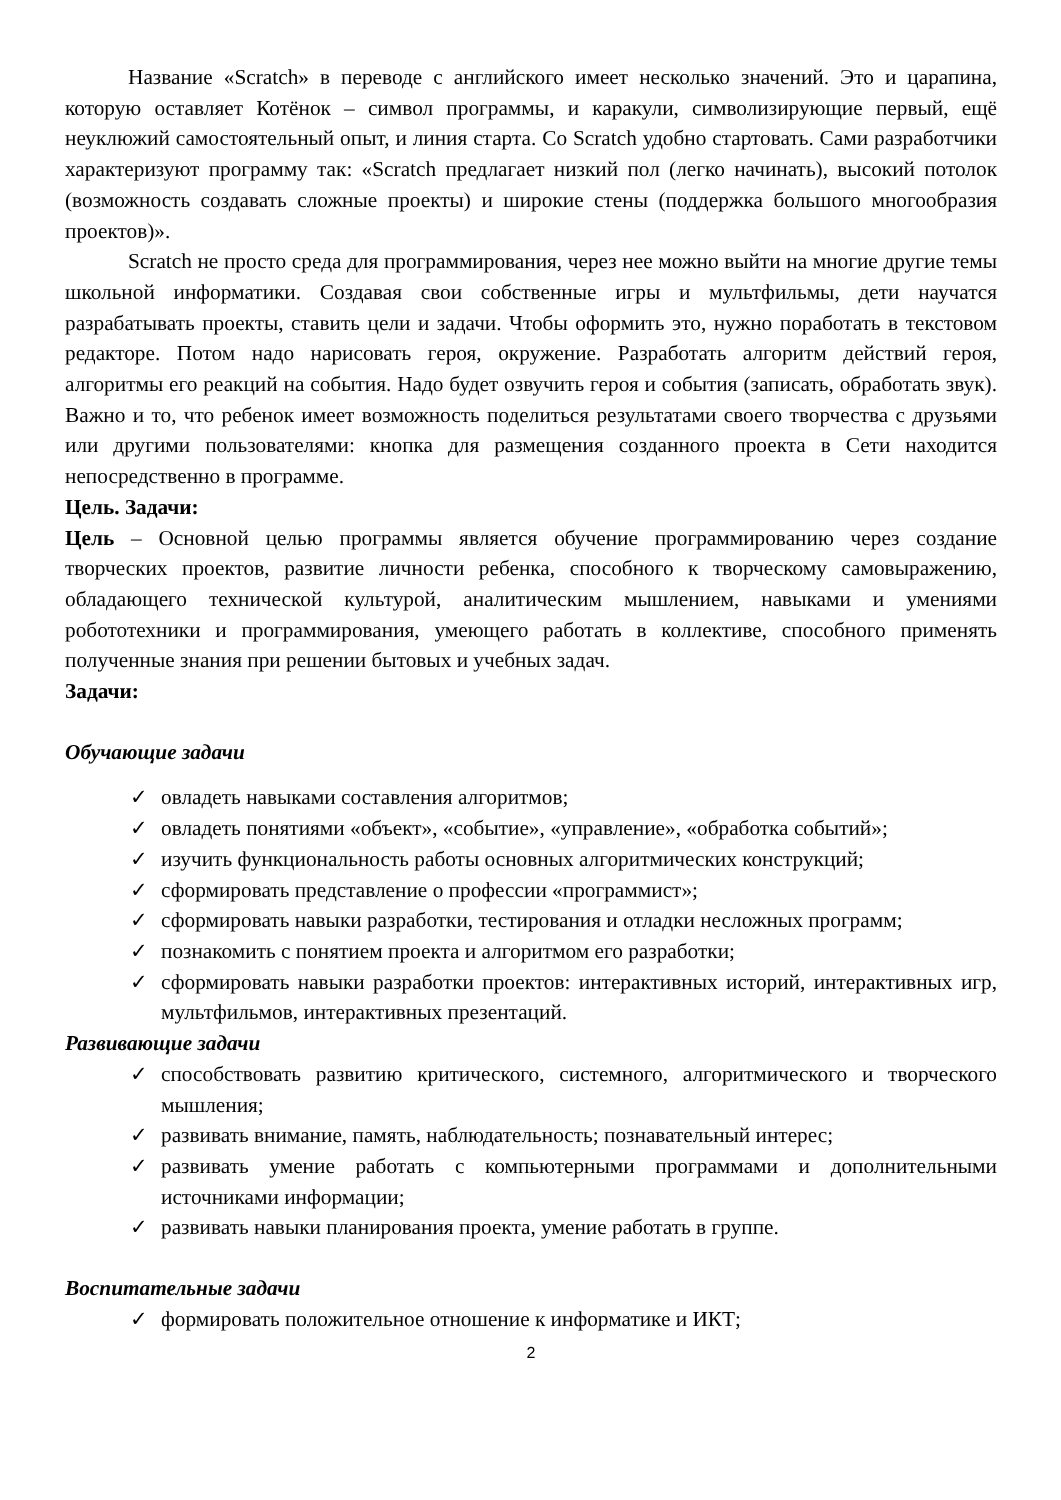Название «Scratch» в переводе с английского имеет несколько значений. Это и царапина, которую оставляет Котёнок – символ программы, и каракули, символизирующие первый, ещё неуклюжий самостоятельный опыт, и линия старта. Со Scratch удобно стартовать. Сами разработчики характеризуют программу так: «Scratch предлагает низкий пол (легко начинать), высокий потолок (возможность создавать сложные проекты) и широкие стены (поддержка большого многообразия проектов)».
Scratch не просто среда для программирования, через нее можно выйти на многие другие темы школьной информатики. Создавая свои собственные игры и мультфильмы, дети научатся разрабатывать проекты, ставить цели и задачи. Чтобы оформить это, нужно поработать в текстовом редакторе. Потом надо нарисовать героя, окружение. Разработать алгоритм действий героя, алгоритмы его реакций на события. Надо будет озвучить героя и события (записать, обработать звук). Важно и то, что ребенок имеет возможность поделиться результатами своего творчества с друзьями или другими пользователями: кнопка для размещения созданного проекта в Сети находится непосредственно в программе.
Цель. Задачи:
Цель – Основной целью программы является обучение программированию через создание творческих проектов, развитие личности ребенка, способного к творческому самовыражению, обладающего технической культурой, аналитическим мышлением, навыками и умениями робототехники и программирования, умеющего работать в коллективе, способного применять полученные знания при решении бытовых и учебных задач.
Задачи:
Обучающие задачи
✓ овладеть навыками составления алгоритмов;
✓ овладеть понятиями «объект», «событие», «управление», «обработка событий»;
✓ изучить функциональность работы основных алгоритмических конструкций;
✓ сформировать представление о профессии «программист»;
✓ сформировать навыки разработки, тестирования и отладки несложных программ;
✓ познакомить с понятием проекта и алгоритмом его разработки;
✓ сформировать навыки разработки проектов: интерактивных историй, интерактивных игр, мультфильмов, интерактивных презентаций.
Развивающие задачи
✓ способствовать развитию критического, системного, алгоритмического и творческого мышления;
✓ развивать внимание, память, наблюдательность; познавательный интерес;
✓ развивать умение работать с компьютерными программами и дополнительными источниками информации;
✓ развивать навыки планирования проекта, умение работать в группе.
Воспитательные задачи
✓ формировать положительное отношение к информатике и ИКТ;
2